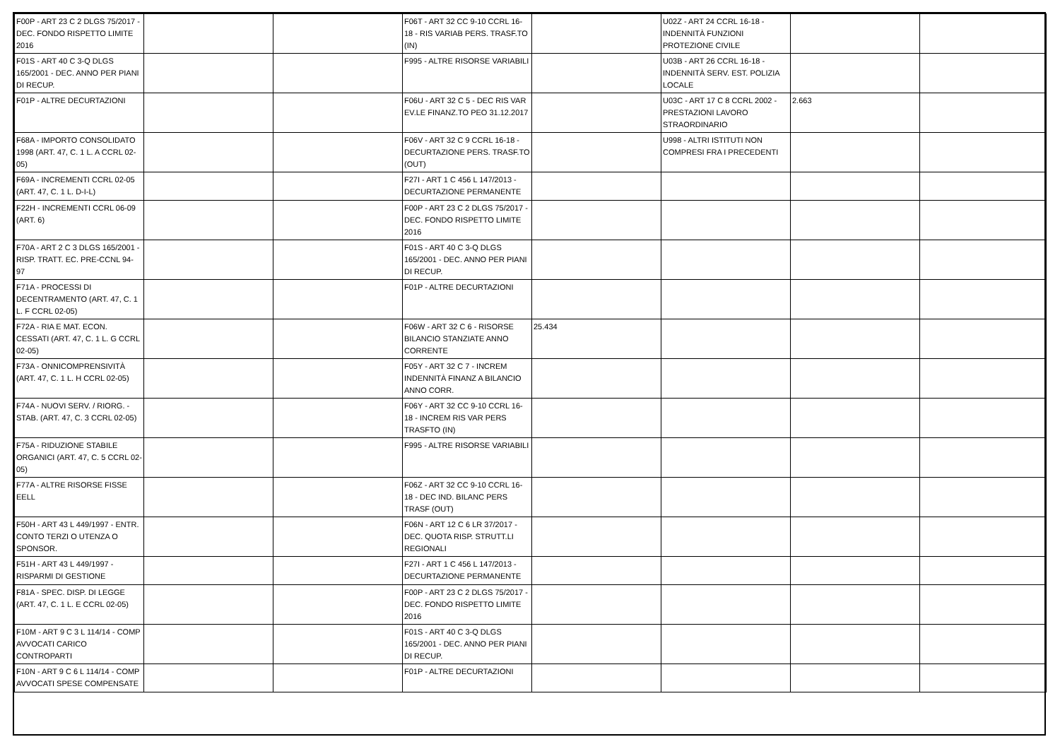| F00P - ART 23 C 2 DLGS 75/2017 - DEC. FONDO RISPETTO LIMITE 2016 | | | F06T - ART 32 CC 9-10 CCRL 16-18 - RIS VARIAB PERS. TRASF.TO (IN) | | U02Z - ART 24 CCRL 16-18 - INDENNITÀ FUNZIONI PROTEZIONE CIVILE | | |
| F01S - ART 40 C 3-Q DLGS 165/2001 - DEC. ANNO PER PIANI DI RECUP. | | | F995 - ALTRE RISORSE VARIABILI | | U03B - ART 26 CCRL 16-18 - INDENNITÀ SERV. EST. POLIZIA LOCALE | | |
| F01P - ALTRE DECURTAZIONI | | | F06U - ART 32 C 5 - DEC RIS VAR EV.LE FINANZ.TO PEO 31.12.2017 | | U03C - ART 17 C 8 CCRL 2002 - PRESTAZIONI LAVORO STRAORDINARIO | 2.663 | |
| F68A - IMPORTO CONSOLIDATO 1998 (ART. 47, C. 1 L. A CCRL 02-05) | | | F06V - ART 32 C 9 CCRL 16-18 - DECURTAZIONE PERS. TRASF.TO (OUT) | | U998 - ALTRI ISTITUTI NON COMPRESI FRA I PRECEDENTI | | |
| F69A - INCREMENTI CCRL 02-05 (ART. 47, C. 1 L. D-I-L) | | | F27I - ART 1 C 456 L 147/2013 - DECURTAZIONE PERMANENTE | | | | |
| F22H - INCREMENTI CCRL 06-09 (ART. 6) | | | F00P - ART 23 C 2 DLGS 75/2017 - DEC. FONDO RISPETTO LIMITE 2016 | | | | |
| F70A - ART 2 C 3 DLGS 165/2001 - RISP. TRATT. EC. PRE-CCNL 94-97 | | | F01S - ART 40 C 3-Q DLGS 165/2001 - DEC. ANNO PER PIANI DI RECUP. | | | | |
| F71A - PROCESSI DI DECENTRAMENTO (ART. 47, C. 1 L. F CCRL 02-05) | | | F01P - ALTRE DECURTAZIONI | | | | |
| F72A - RIA E MAT. ECON. CESSATI (ART. 47, C. 1 L. G CCRL 02-05) | | | F06W - ART 32 C 6 - RISORSE BILANCIO STANZIATE ANNO CORRENTE | 25.434 | | | |
| F73A - ONNICOMPRENSIVITÀ (ART. 47, C. 1 L. H CCRL 02-05) | | | F05Y - ART 32 C 7 - INCREM INDENNITÀ FINANZ A BILANCIO ANNO CORR. | | | | |
| F74A - NUOVI SERV. / RIORG. - STAB. (ART. 47, C. 3 CCRL 02-05) | | | F06Y - ART 32 CC 9-10 CCRL 16-18 - INCREM RIS VAR PERS TRASFTO (IN) | | | | |
| F75A - RIDUZIONE STABILE ORGANICI (ART. 47, C. 5 CCRL 02-05) | | | F995 - ALTRE RISORSE VARIABILI | | | | |
| F77A - ALTRE RISORSE FISSE EELL | | | F06Z - ART 32 CC 9-10 CCRL 16-18 - DEC IND. BILANC PERS TRASF (OUT) | | | | |
| F50H - ART 43 L 449/1997 - ENTR. CONTO TERZI O UTENZA O SPONSOR. | | | F06N - ART 12 C 6 LR 37/2017 - DEC. QUOTA RISP. STRUTT.LI REGIONALI | | | | |
| F51H - ART 43 L 449/1997 - RISPARMI DI GESTIONE | | | F27I - ART 1 C 456 L 147/2013 - DECURTAZIONE PERMANENTE | | | | |
| F81A - SPEC. DISP. DI LEGGE (ART. 47, C. 1 L. E CCRL 02-05) | | | F00P - ART 23 C 2 DLGS 75/2017 - DEC. FONDO RISPETTO LIMITE 2016 | | | | |
| F10M - ART 9 C 3 L 114/14 - COMP AVVOCATI CARICO CONTROPARTI | | | F01S - ART 40 C 3-Q DLGS 165/2001 - DEC. ANNO PER PIANI DI RECUP. | | | | |
| F10N - ART 9 C 6 L 114/14 - COMP AVVOCATI SPESE COMPENSATE | | | F01P - ALTRE DECURTAZIONI | | | | |